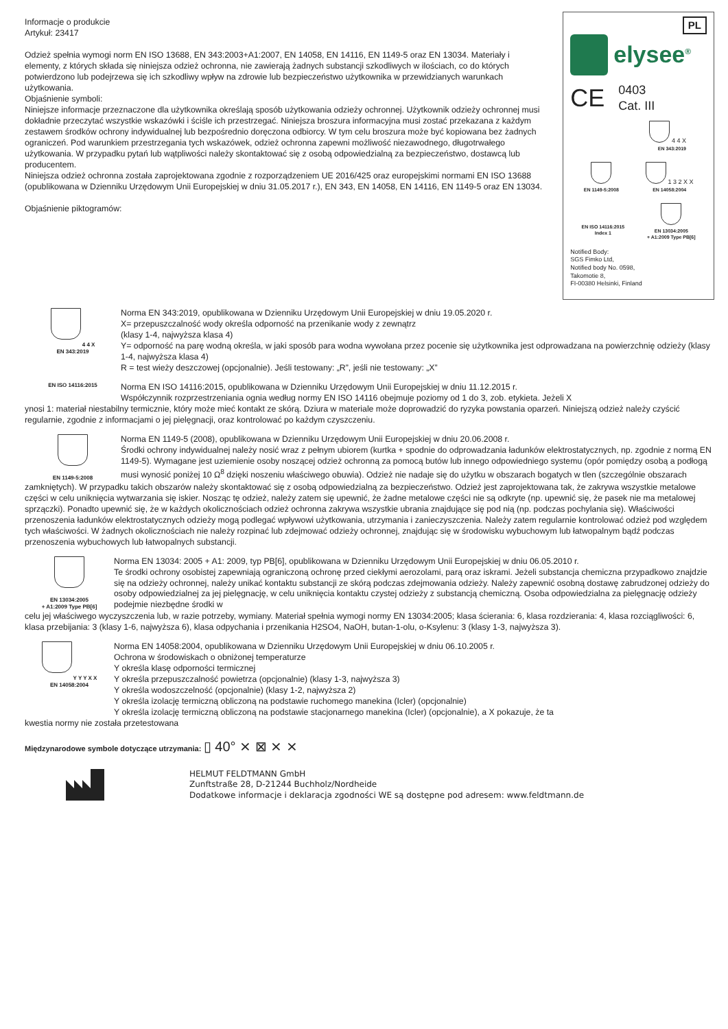Informacje o produkcie
Artykuł: 23417
Odzież spełnia wymogi norm EN ISO 13688, EN 343:2003+A1:2007, EN 14058, EN 14116, EN 1149-5 oraz EN 13034. Materiały i elementy, z których składa się niniejsza odzież ochronna, nie zawierają żadnych substancji szkodliwych w ilościach, co do których potwierdzono lub podejrzewa się ich szkodliwy wpływ na zdrowie lub bezpieczeństwo użytkownika w przewidzianych warunkach użytkowania.
Objaśnienie symboli:
Niniejsze informacje przeznaczone dla użytkownika określają sposób użytkowania odzieży ochronnej. Użytkownik odzieży ochronnej musi dokładnie przeczytać wszystkie wskazówki i ściśle ich przestrzegać. Niniejsza broszura informacyjna musi zostać przekazana z każdym zestawem środków ochrony indywidualnej lub bezpośrednio doręczona odbiorcy. W tym celu broszura może być kopiowana bez żadnych ograniczeń. Pod warunkiem przestrzegania tych wskazówek, odzież ochronna zapewni możliwość niezawodnego, długotrwałego użytkowania. W przypadku pytań lub wątpliwości należy skontaktować się z osobą odpowiedzialną za bezpieczeństwo, dostawcą lub producentem.
Niniejsza odzież ochronna została zaprojektowana zgodnie z rozporządzeniem UE 2016/425 oraz europejskimi normami EN ISO 13688 (opublikowana w Dzienniku Urzędowym Unii Europejskiej w dniu 31.05.2017 r.), EN 343, EN 14058, EN 14116, EN 1149-5 oraz EN 13034.
Objaśnienie piktogramów:
PL
elysee<sup>®</sup>
CE 0403
Cat. III
4 4 X
EN 343:2019
EN 1149-5:2008
1 3 2 X X
EN 14058:2004
EN ISO 14116:2015
Index 1
EN 13034:2005
+ A1:2009 Type PB[6]
Notified Body:
SGS Fimko Ltd,
Notified body No. 0598,
Takomotie 8,
FI-00380 Helsinki, Finland
4 4 X
EN 343:2019
Norma EN 343:2019, opublikowana w Dzienniku Urzędowym Unii Europejskiej w dniu 19.05.2020 r.
X= przepuszczalność wody określa odporność na przenikanie wody z zewnątrz
(klasy 1-4, najwyższa klasa 4)
Y= odporność na parę wodną określa, w jaki sposób para wodna wywołana przez pocenie się użytkownika jest odprowadzana na powierzchnię odzieży (klasy 1-4, najwyższa klasa 4)
R = test wieży deszczowej (opcjonalnie). Jeśli testowany: „R”, jeśli nie testowany: „X”
EN ISO 14116:2015
Norma EN ISO 14116:2015, opublikowana w Dzienniku Urzędowym Unii Europejskiej w dniu 11.12.2015 r.
Współczynnik rozprzestrzeniania ognia według normy EN ISO 14116 obejmuje poziomy od 1 do 3, zob. etykieta. Jeżeli X
ynosi 1: materiał niestabilny termicznie, który może mieć kontakt ze skórą. Dziura w materiale może doprowadzić do ryzyka powstania oparzeń. Niniejszą odzież należy czyścić regularnie, zgodnie z informacjami o jej pielęgnacji, oraz kontrolować po każdym czyszczeniu.
EN 1149-5:2008
Norma EN 1149-5 (2008), opublikowana w Dzienniku Urzędowym Unii Europejskiej w dniu 20.06.2008 r.
Środki ochrony indywidualnej należy nosić wraz z pełnym ubiorem (kurtka + spodnie do odprowadzania ładunków elektrostatycznych, np. zgodnie z normą EN 1149-5). Wymagane jest uziemienie osoby noszącej odzież ochronną za pomocą butów lub innego odpowiedniego systemu (opór pomiędzy osobą a podłogą musi wynosić poniżej 10 Ω<sup>8</sup> dzięki noszeniu właściwego obuwia). Odzież nie nadaje się do użytku w obszarach bogatych w tlen (szczególnie obszarach
zamkniętych). W przypadku takich obszarów należy skontaktować się z osobą odpowiedzialną za bezpieczeństwo. Odzież jest zaprojektowana tak, że zakrywa wszystkie metalowe części w celu uniknięcia wytwarzania się iskier. Nosząc tę odzież, należy zatem się upewnić, że żadne metalowe części nie są odkryte (np. upewnić się, że pasek nie ma metalowej sprzączki). Ponadto upewnić się, że w każdych okolicznościach odzież ochronna zakrywa wszystkie ubrania znajdujące się pod nią (np. podczas pochylania się). Właściwości przenoszenia ładunków elektrostatycznych odzieży mogą podlegać wpływowi użytkowania, utrzymania i zanieczyszczenia. Należy zatem regularnie kontrolować odzież pod względem tych właściwości. W żadnych okolicznościach nie należy rozpinać lub zdejmować odzieży ochronnej, znajdując się w środowisku wybuchowym lub łatwopalnym bądź podczas przenoszenia wybuchowych lub łatwopalnych substancji.
EN 13034:2005
+ A1:2009 Type PB[6]
Norma EN 13034: 2005 + A1: 2009, typ PB[6], opublikowana w Dzienniku Urzędowym Unii Europejskiej w dniu 06.05.2010 r.
Te środki ochrony osobistej zapewniają ograniczoną ochronę przed ciekłymi aerozolami, parą oraz iskrami. Jeżeli substancja chemiczna przypadkowo znajdzie się na odzieży ochronnej, należy unikać kontaktu substancji ze skórą podczas zdejmowania odzieży. Należy zapewnić osobną dostawę zabrudzonej odzieży do osoby odpowiedzialnej za jej pielęgnację, w celu uniknięcia kontaktu czystej odzieży z substancją chemiczną. Osoba odpowiedzialna za pielęgnację odzieży podejmie niezbędne środki w
celu jej właściwego wyczyszczenia lub, w razie potrzeby, wymiany. Materiał spełnia wymogi normy EN 13034:2005; klasa ścierania: 6, klasa rozdzierania: 4, klasa rozciągliwości: 6, klasa przebijania: 3 (klasy 1-6, najwyższa 6), klasa odpychania i przenikania H2SO4, NaOH, butan-1-olu, o-Ksylenu: 3 (klasy 1-3, najwyższa 3).
Y Y Y X X
EN 14058:2004
Norma EN 14058:2004, opublikowana w Dzienniku Urzędowym Unii Europejskiej w dniu 06.10.2005 r.
Ochrona w środowiskach o obniżonej temperaturze
Y określa klasę odporności termicznej
Y określa przepuszczalność powietrza (opcjonalnie) (klasy 1-3, najwyższa 3)
Y określa wodoszczelność (opcjonalnie) (klasy 1-2, najwyższa 2)
Y określa izolację termiczną obliczoną na podstawie ruchomego manekina (Icler) (opcjonalnie)
Y określa izolację termiczną obliczoną na podstawie stacjonarnego manekina (Icler) (opcjonalnie), a X pokazuje, że ta
kwestia normy nie została przetestowana
Międzynarodowe symbole dotyczące utrzymania: ▯ 40° ⨯ ⊠ ⨯ ⨯
HELMUT FELDTMANN GmbH
Zunftstraße 28, D-21244 Buchholz/Nordheide
Dodatkowe informacje i deklaracja zgodności WE są dostępne pod adresem: www.feldtmann.de